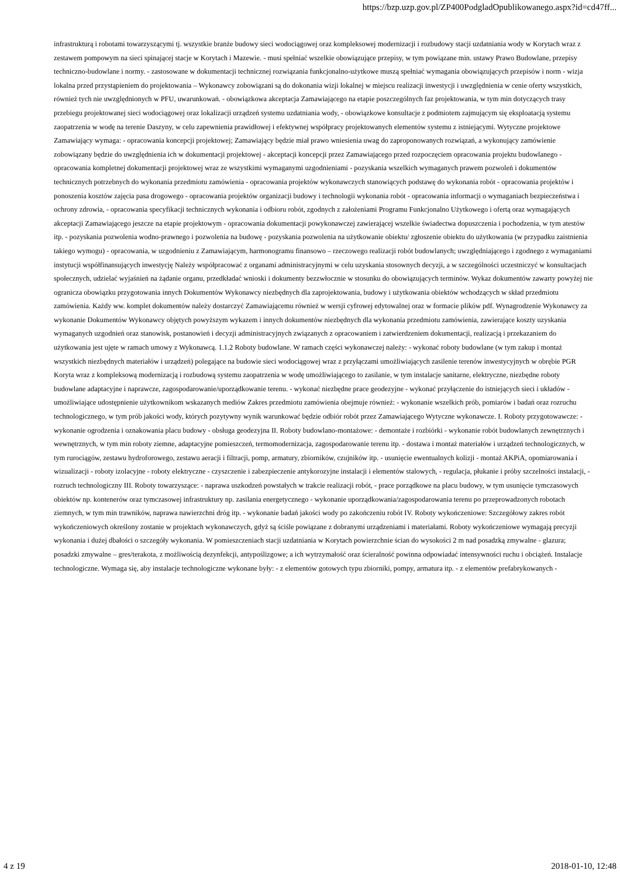https://bzp.uzp.gov.pl/ZP400PodgladOpublikowanego.aspx?id=cd47ff...
infrastrukturą i robotami towarzyszącymi tj. wszystkie branże budowy sieci wodociągowej oraz kompleksowej modernizacji i rozbudowy stacji uzdatniania wody w Korytach wraz z zestawem pompowym na sieci spinającej stacje w Korytach i Mazewie. - musi spełniać wszelkie obowiązujące przepisy, w tym powiązane min. ustawy Prawo Budowlane, przepisy techniczno-budowlane i normy. - zastosowane w dokumentacji technicznej rozwiązania funkcjonalno-użytkowe muszą spełniać wymagania obowiązujących przepisów i norm - wizja lokalna przed przystąpieniem do projektowania – Wykonawcy zobowiązani są do dokonania wizji lokalnej w miejscu realizacji inwestycji i uwzględnienia w cenie oferty wszystkich, również tych nie uwzględnionych w PFU, uwarunkowań. - obowiązkowa akceptacja Zamawiającego na etapie poszczególnych faz projektowania, w tym min dotyczących trasy przebiegu projektowanej sieci wodociągowej oraz lokalizacji urządzeń systemu uzdatniania wody, - obowiązkowe konsultacje z podmiotem zajmującym się eksploatacją systemu zaopatrzenia w wodę na terenie Daszyny, w celu zapewnienia prawidłowej i efektywnej współpracy projektowanych elementów systemu z istniejącymi. Wytyczne projektowe Zamawiający wymaga: - opracowania koncepcji projektowej; Zamawiający będzie miał prawo wniesienia uwag do zaproponowanych rozwiązań, a wykonujący zamówienie zobowiązany będzie do uwzględnienia ich w dokumentacji projektowej - akceptacji koncepcji przez Zamawiającego przed rozpoczęciem opracowania projektu budowlanego - opracowania kompletnej dokumentacji projektowej wraz ze wszystkimi wymaganymi uzgodnieniami - pozyskania wszelkich wymaganych prawem pozwoleń i dokumentów technicznych potrzebnych do wykonania przedmiotu zamówienia - opracowania projektów wykonawczych stanowiących podstawę do wykonania robót - opracowania projektów i ponoszenia kosztów zajęcia pasa drogowego - opracowania projektów organizacji budowy i technologii wykonania robót - opracowania informacji o wymaganiach bezpieczeństwa i ochrony zdrowia, - opracowania specyfikacji technicznych wykonania i odbioru robót, zgodnych z założeniami Programu Funkcjonalno Użytkowego i ofertą oraz wymagających akceptacji Zamawiającego jeszcze na etapie projektowym - opracowania dokumentacji powykonawczej zawierającej wszelkie świadectwa dopuszczenia i pochodzenia, w tym atestów itp. - pozyskania pozwolenia wodno-prawnego i pozwolenia na budowę - pozyskania pozwolenia na użytkowanie obiektu/ zgłoszenie obiektu do użytkowania (w przypadku zaistnienia takiego wymogu) - opracowania, w uzgodnieniu z Zamawiającym, harmonogramu finansowo – rzeczowego realizacji robót budowlanych; uwzględniającego i zgodnego z wymaganiami instytucji współfinansujących inwestycję Należy współpracować z organami administracyjnymi w celu uzyskania stosownych decyzji, a w szczególności uczestniczyć w konsultacjach społecznych, udzielać wyjaśnień na żądanie organu, przedkładać wnioski i dokumenty bezzwłocznie w stosunku do obowiązujących terminów. Wykaz dokumentów zawarty powyżej nie ogranicza obowiązku przygotowania innych Dokumentów Wykonawcy niezbędnych dla zaprojektowania, budowy i użytkowania obiektów wchodzących w skład przedmiotu zamówienia. Każdy ww. komplet dokumentów należy dostarczyć Zamawiającemu również w wersji cyfrowej edytowalnej oraz w formacie plików pdf. Wynagrodzenie Wykonawcy za wykonanie Dokumentów Wykonawcy objętych powyższym wykazem i innych dokumentów niezbędnych dla wykonania przedmiotu zamówienia, zawierające koszty uzyskania wymaganych uzgodnień oraz stanowisk, postanowień i decyzji administracyjnych związanych z opracowaniem i zatwierdzeniem dokumentacji, realizacją i przekazaniem do użytkowania jest ujęte w ramach umowy z Wykonawcą. 1.1.2 Roboty budowlane. W ramach części wykonawczej należy: - wykonać roboty budowlane (w tym zakup i montaż wszystkich niezbędnych materiałów i urządzeń) polegające na budowie sieci wodociągowej wraz z przyłączami umożliwiających zasilenie terenów inwestycyjnych w obrębie PGR Koryta wraz z kompleksową modernizacją i rozbudową systemu zaopatrzenia w wodę umożliwiającego to zasilanie, w tym instalacje sanitarne, elektryczne, niezbędne roboty budowlane adaptacyjne i naprawcze, zagospodarowanie/uporządkowanie terenu. - wykonać niezbędne prace geodezyjne - wykonać przyłączenie do istniejących sieci i układów - umożliwiające udostępnienie użytkownikom wskazanych mediów Zakres przedmiotu zamówienia obejmuje również: - wykonanie wszelkich prób, pomiarów i badań oraz rozruchu technologicznego, w tym prób jakości wody, których pozytywny wynik warunkować będzie odbiór robót przez Zamawiającego Wytyczne wykonawcze. I. Roboty przygotowawcze: - wykonanie ogrodzenia i oznakowania placu budowy - obsługa geodezyjna II. Roboty budowlano-montażowe: - demontaże i rozbiórki - wykonanie robót budowlanych zewnętrznych i wewnętrznych, w tym min roboty ziemne, adaptacyjne pomieszczeń, termomodernizacja, zagospodarowanie terenu itp. - dostawa i montaż materiałów i urządzeń technologicznych, w tym rurociągów, zestawu hydroforowego, zestawu aeracji i filtracji, pomp, armatury, zbiorników, czujników itp. - usunięcie ewentualnych kolizji - montaż AKPiA, opomiarowania i wizualizacji - roboty izolacyjne - roboty elektryczne - czyszczenie i zabezpieczenie antykorozyjne instalacji i elementów stalowych, - regulacja, płukanie i próby szczelności instalacji, - rozruch technologiczny III. Roboty towarzyszące: - naprawa uszkodzeń powstałych w trakcie realizacji robót, - prace porządkowe na placu budowy, w tym usunięcie tymczasowych obiektów np. kontenerów oraz tymczasowej infrastruktury np. zasilania energetycznego - wykonanie uporządkowania/zagospodarowania terenu po przeprowadzonych robotach ziemnych, w tym min trawników, naprawa nawierzchni dróg itp. - wykonanie badań jakości wody po zakończeniu robót IV. Roboty wykończeniowe: Szczegółowy zakres robót wykończeniowych określony zostanie w projektach wykonawczych, gdyż są ściśle powiązane z dobranymi urządzeniami i materiałami. Roboty wykończeniowe wymagają precyzji wykonania i dużej dbałości o szczegóły wykonania. W pomieszczeniach stacji uzdatniania w Korytach powierzchnie ścian do wysokości 2 m nad posadzką zmywalne - glazura; posadzki zmywalne – gres/terakota, z możliwością dezynfekcji, antypoślizgowe; a ich wytrzymałość oraz ścieralność powinna odpowiadać intensywności ruchu i obciążeń. Instalacje technologiczne. Wymaga się, aby instalacje technologiczne wykonane były: - z elementów gotowych typu zbiorniki, pompy, armatura itp. - z elementów prefabrykowanych -
4 z 19 2018-01-10, 12:48